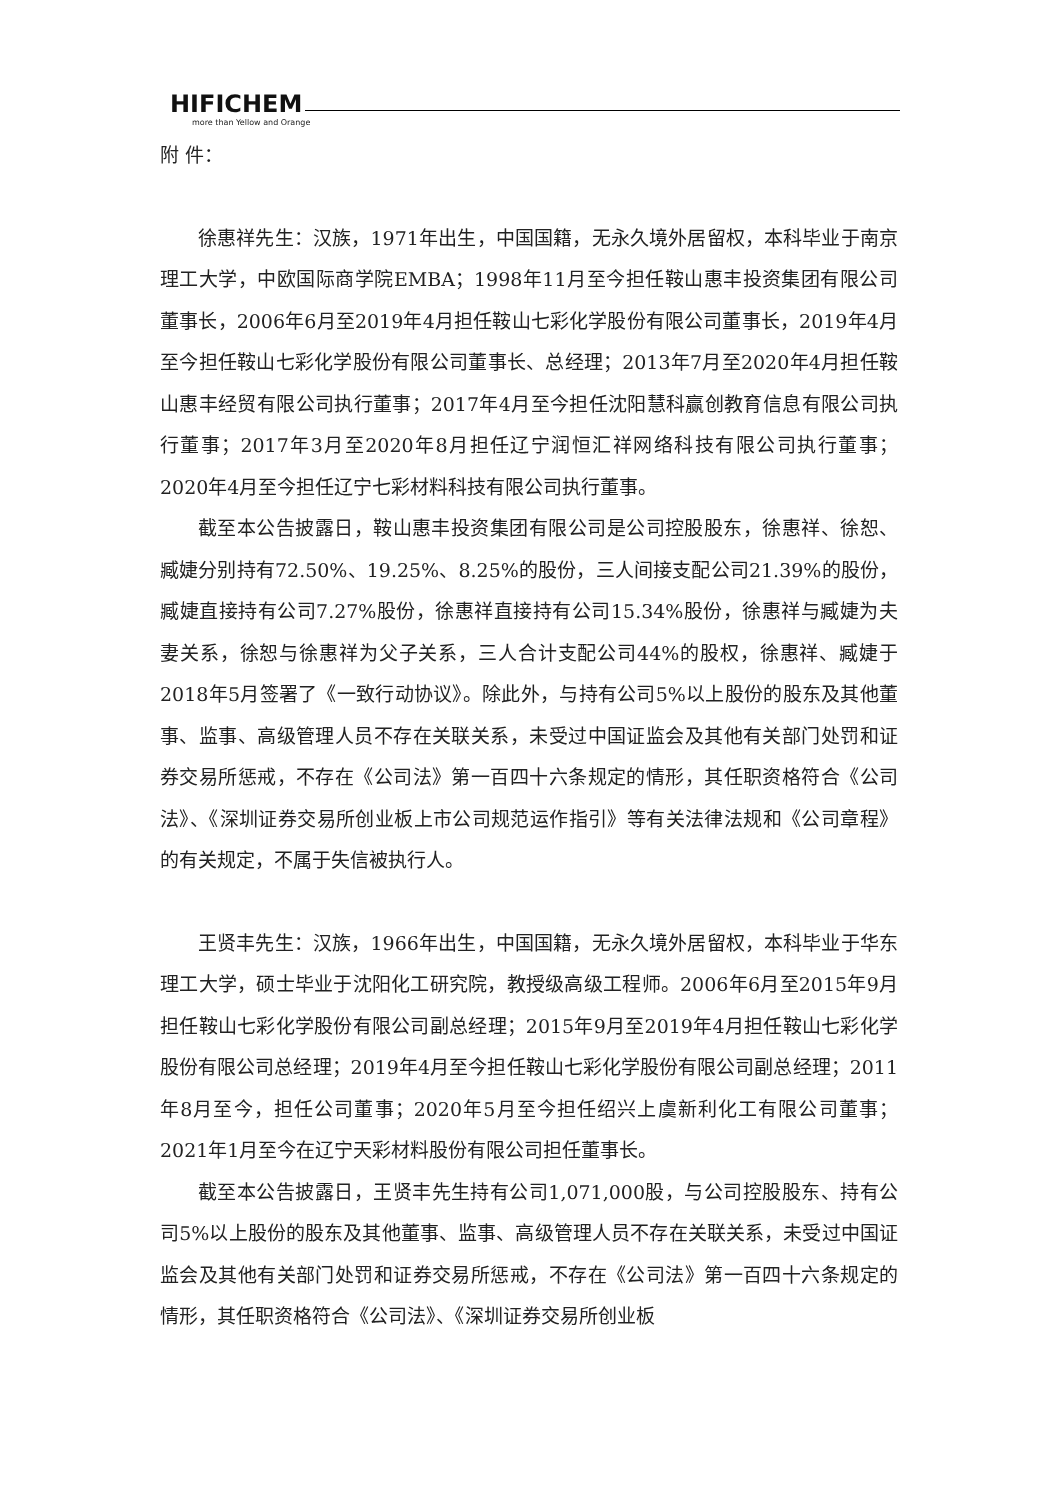HIFICHEM
more than Yellow and Orange
附 件：
徐惠祥先生：汉族，1971年出生，中国国籍，无永久境外居留权，本科毕业于南京理工大学，中欧国际商学院EMBA；1998年11月至今担任鞍山惠丰投资集团有限公司董事长，2006年6月至2019年4月担任鞍山七彩化学股份有限公司董事长，2019年4月至今担任鞍山七彩化学股份有限公司董事长、总经理；2013年7月至2020年4月担任鞍山惠丰经贸有限公司执行董事；2017年4月至今担任沈阳慧科赢创教育信息有限公司执行董事；2017年3月至2020年8月担任辽宁润恒汇祥网络科技有限公司执行董事；2020年4月至今担任辽宁七彩材料科技有限公司执行董事。
截至本公告披露日，鞍山惠丰投资集团有限公司是公司控股股东，徐惠祥、徐恕、臧婕分别持有72.50%、19.25%、8.25%的股份，三人间接支配公司21.39%的股份，臧婕直接持有公司7.27%股份，徐惠祥直接持有公司15.34%股份，徐惠祥与臧婕为夫妻关系，徐恕与徐惠祥为父子关系，三人合计支配公司44%的股权，徐惠祥、臧婕于2018年5月签署了《一致行动协议》。除此外，与持有公司5%以上股份的股东及其他董事、监事、高级管理人员不存在关联关系，未受过中国证监会及其他有关部门处罚和证券交易所惩戒，不存在《公司法》第一百四十六条规定的情形，其任职资格符合《公司法》、《深圳证券交易所创业板上市公司规范运作指引》等有关法律法规和《公司章程》的有关规定，不属于失信被执行人。
王贤丰先生：汉族，1966年出生，中国国籍，无永久境外居留权，本科毕业于华东理工大学，硕士毕业于沈阳化工研究院，教授级高级工程师。2006年6月至2015年9月担任鞍山七彩化学股份有限公司副总经理；2015年9月至2019年4月担任鞍山七彩化学股份有限公司总经理；2019年4月至今担任鞍山七彩化学股份有限公司副总经理；2011年8月至今，担任公司董事；2020年5月至今担任绍兴上虞新利化工有限公司董事；2021年1月至今在辽宁天彩材料股份有限公司担任董事长。
截至本公告披露日，王贤丰先生持有公司1,071,000股，与公司控股股东、持有公司5%以上股份的股东及其他董事、监事、高级管理人员不存在关联关系，未受过中国证监会及其他有关部门处罚和证券交易所惩戒，不存在《公司法》第一百四十六条规定的情形，其任职资格符合《公司法》、《深圳证券交易所创业板